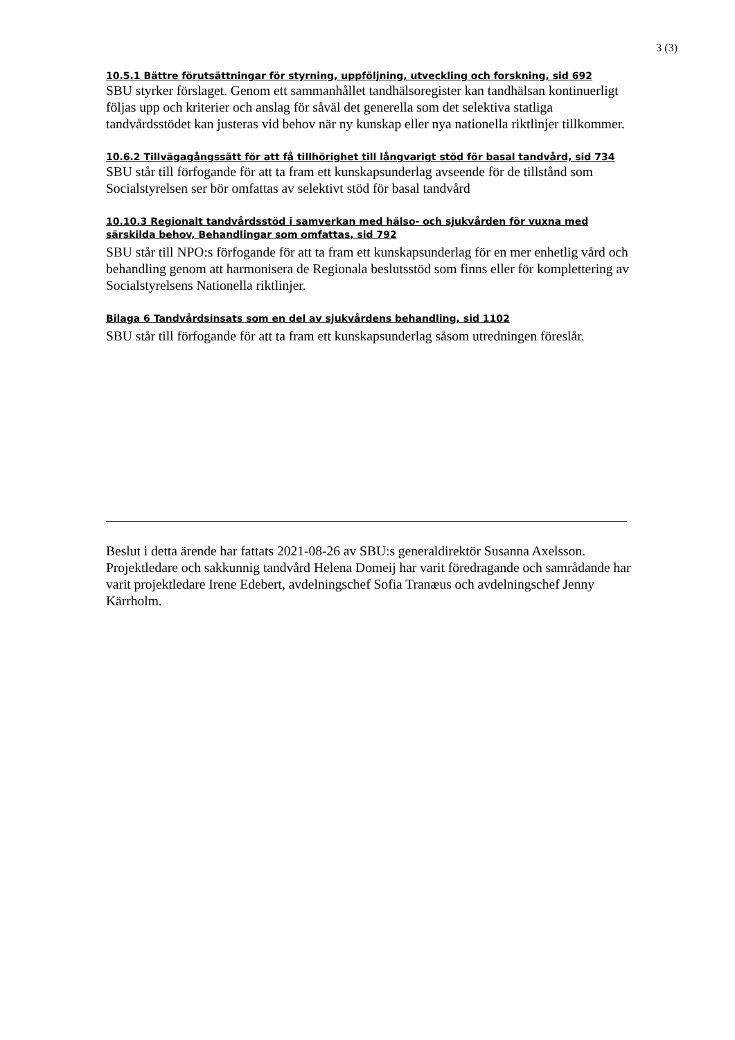3 (3)
10.5.1 Bättre förutsättningar för styrning, uppföljning, utveckling och forskning, sid 692
SBU styrker förslaget. Genom ett sammanhållet tandhälsoregister kan tandhälsan kontinuerligt följas upp och kriterier och anslag för såväl det generella som det selektiva statliga tandvårdsstödet kan justeras vid behov när ny kunskap eller nya nationella riktlinjer tillkommer.
10.6.2 Tillvägagångssätt för att få tillhörighet till långvarigt stöd för basal tandvård, sid 734
SBU står till förfogande för att ta fram ett kunskapsunderlag avseende för de tillstånd som Socialstyrelsen ser bör omfattas av selektivt stöd för basal tandvård
10.10.3 Regionalt tandvårdsstöd i samverkan med hälso- och sjukvården för vuxna med särskilda behov, Behandlingar som omfattas, sid 792
SBU står till NPO:s förfogande för att ta fram ett kunskapsunderlag för en mer enhetlig vård och behandling genom att harmonisera de Regionala beslutsstöd som finns eller för komplettering av Socialstyrelsens Nationella riktlinjer.
Bilaga 6 Tandvårdsinsats som en del av sjukvårdens behandling, sid 1102
SBU står till förfogande för att ta fram ett kunskapsunderlag såsom utredningen föreslår.
Beslut i detta ärende har fattats 2021-08-26 av SBU:s generaldirektör Susanna Axelsson. Projektledare och sakkunnig tandvård Helena Domeij har varit föredragande och samrådande har varit projektledare Irene Edebert, avdelningschef Sofia Tranæus och avdelningschef Jenny Kärrholm.